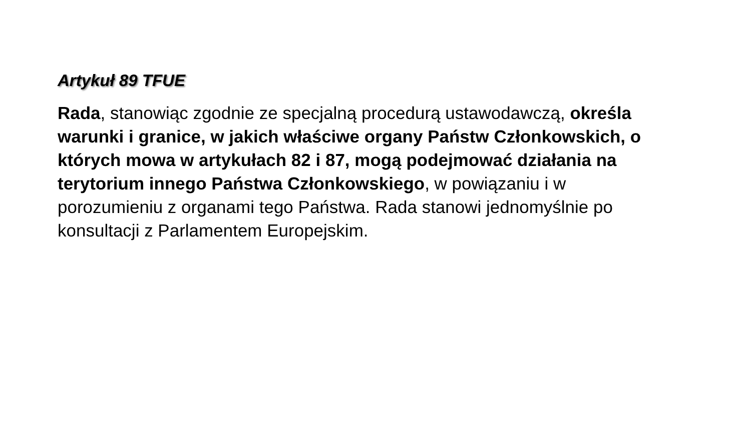Artykuł 89 TFUE
Rada, stanowiąc zgodnie ze specjalną procedurą ustawodawczą, określa warunki i granice, w jakich właściwe organy Państw Członkowskich, o których mowa w artykułach 82 i 87, mogą podejmować działania na terytorium innego Państwa Członkowskiego, w powiązaniu i w porozumieniu z organami tego Państwa. Rada stanowi jednomyślnie po konsultacji z Parlamentem Europejskim.